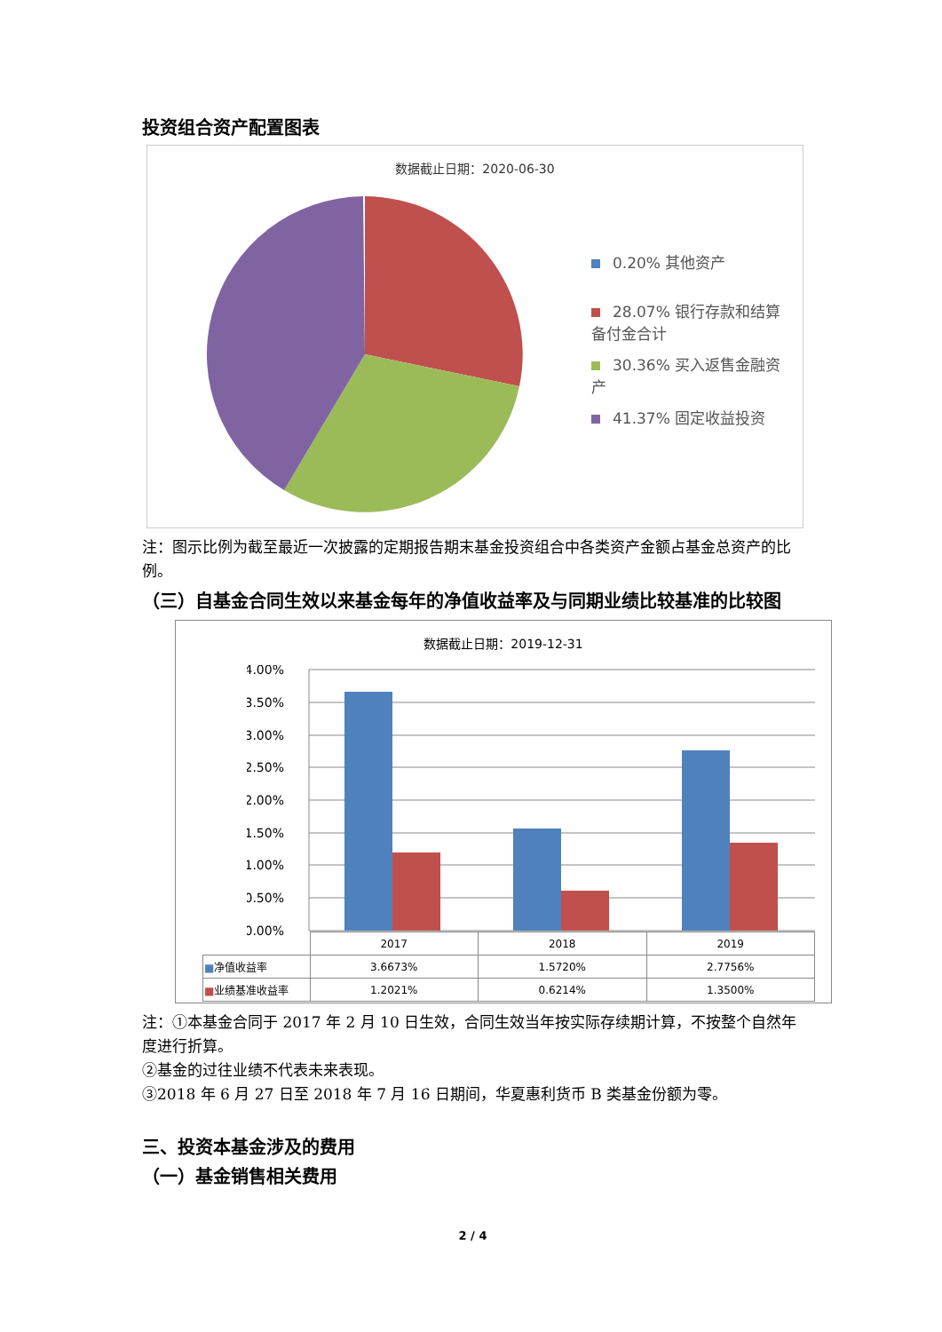投资组合资产配置图表
数据截止日期：2020-06-30
0.20% 其他资产
28.07% 银行存款和结算备付金合计
30.36% 买入返售金融资产
41.37% 固定收益投资
注：图示比例为截至最近一次披露的定期报告期末基金投资组合中各类资产金额占基金总资产的比例。
（三）自基金合同生效以来基金每年的净值收益率及与同期业绩比较基准的比较图
数据截止日期：2019-12-31
4.00%
3.50%
3.00%
2.50%
2.00%
1.50%
1.00%
0.50%
0.00%
| | 2017 | 2018 | 2019 |
| ■ 净值收益率 | 3.6673% | 1.5720% | 2.7756% |
| ■ 业绩基准收益率 | 1.2021% | 0.6214% | 1.3500% |
注：①本基金合同于 2017 年 2 月 10 日生效，合同生效当年按实际存续期计算，不按整个自然年度进行折算。
②基金的过往业绩不代表未来表现。
③2018 年 6 月 27 日至 2018 年 7 月 16 日期间，华夏惠利货币 B 类基金份额为零。
三、投资本基金涉及的费用
（一）基金销售相关费用
2 / 4